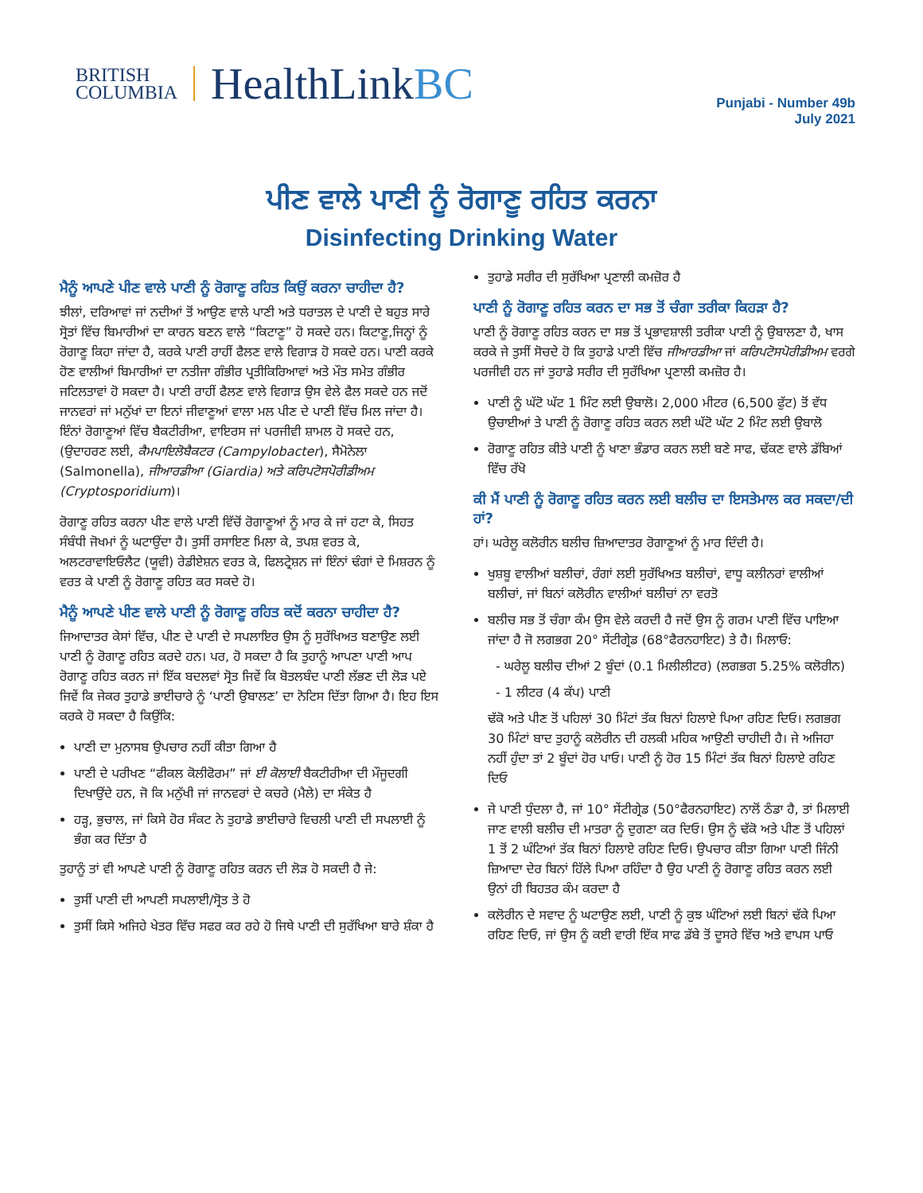BRITISH
COLUMBIA
HealthLinkBC
Punjabi - Number 49b
July 2021
ਪੀਣ ਵਾਲੇ ਪਾਣੀ ਨੂੰ ਰੋਗਾਣੂ ਰਹਿਤ ਕਰਨਾ
Disinfecting Drinking Water
ਮੈਨੂੰ ਆਪਣੇ ਪੀਣ ਵਾਲੇ ਪਾਣੀ ਨੂੰ ਰੋਗਾਣੂ ਰਹਿਤ ਕਿਉਂ ਕਰਨਾ ਚਾਹੀਦਾ ਹੈ?
ਝੀਲਾਂ, ਦਰਿਆਵਾਂ ਜਾਂ ਨਦੀਆਂ ਤੋਂ ਆਉਣ ਵਾਲੇ ਪਾਣੀ ਅਤੇ ਧਰਾਤਲ ਦੇ ਪਾਣੀ ਦੇ ਬਹੁਤ ਸਾਰੇ ਸ੍ਰੋਤਾਂ ਵਿੱਚ ਬਿਮਾਰੀਆਂ ਦਾ ਕਾਰਨ ਬਣਨ ਵਾਲੇ “ਕਿਟਾਣੂ” ਹੋ ਸਕਦੇ ਹਨ। ਕਿਟਾਣੂ,ਜਿਨ੍ਹਾਂ ਨੂੰ ਰੋਗਾਣੂ ਕਿਹਾ ਜਾਂਦਾ ਹੈ, ਕਰਕੇ ਪਾਣੀ ਰਾਹੀਂ ਫੈਲਣ ਵਾਲੇ ਵਿਗਾੜ ਹੋ ਸਕਦੇ ਹਨ। ਪਾਣੀ ਕਰਕੇ ਹੋਣ ਵਾਲੀਆਂ ਬਿਮਾਰੀਆਂ ਦਾ ਨਤੀਜਾ ਗੰਭੀਰ ਪ੍ਰਤੀਕਿਰਿਆਵਾਂ ਅਤੇ ਮੌਤ ਸਮੇਤ ਗੰਭੀਰ ਜਟਿਲਤਾਵਾਂ ਹੋ ਸਕਦਾ ਹੈ। ਪਾਣੀ ਰਾਹੀਂ ਫੈਲਣ ਵਾਲੇ ਵਿਗਾੜ ਉਸ ਵੇਲੇ ਫੈਲ ਸਕਦੇ ਹਨ ਜਦੋਂ ਜਾਨਵਰਾਂ ਜਾਂ ਮਨੁੱਖਾਂ ਦਾ ਇਨਾਂ ਜੀਵਾਣੂਆਂ ਵਾਲਾ ਮਲ ਪੀਣ ਦੇ ਪਾਣੀ ਵਿੱਚ ਮਿਲ ਜਾਂਦਾ ਹੈ। ਇੰਨਾਂ ਰੋਗਾਣੂਆਂ ਵਿੱਚ ਬੈਕਟੀਰੀਆ, ਵਾਇਰਸ ਜਾਂ ਪਰਜੀਵੀ ਸ਼ਾਮਲ ਹੋ ਸਕਦੇ ਹਨ, (ਉਦਾਹਰਣ ਲਈ, ਕੈਮਪਾਇਲੋਬੈਕਟਰ (Campylobacter), ਸੈਮੋਨੇਲਾ (Salmonella), ਜੀਆਰਡੀਆ (Giardia) ਅਤੇ ਕਰਿਪਟੋਸਪੋਰੀਡੀਅਮ (Cryptosporidium)।
ਰੋਗਾਣੂ ਰਹਿਤ ਕਰਨਾ ਪੀਣ ਵਾਲੇ ਪਾਣੀ ਵਿੱਚੋਂ ਰੋਗਾਣੂਆਂ ਨੂੰ ਮਾਰ ਕੇ ਜਾਂ ਹਟਾ ਕੇ, ਸਿਹਤ ਸੰਬੰਧੀ ਜੋਖਮਾਂ ਨੂੰ ਘਟਾਉਂਦਾ ਹੈ। ਤੁਸੀਂ ਰਸਾਇਣ ਮਿਲਾ ਕੇ, ਤਪਸ਼ ਵਰਤ ਕੇ, ਅਲਟਰਾਵਾਇਓਲੈਟ (ਯੂਵੀ) ਰੇਡੀਏਸ਼ਨ ਵਰਤ ਕੇ, ਫਿਲਟ੍ਰੇਸ਼ਨ ਜਾਂ ਇੰਨਾਂ ਢੰਗਾਂ ਦੇ ਮਿਸ਼ਰਨ ਨੂੰ ਵਰਤ ਕੇ ਪਾਣੀ ਨੂੰ ਰੋਗਾਣੂ ਰਹਿਤ ਕਰ ਸਕਦੇ ਹੋ।
ਮੈਨੂੰ ਆਪਣੇ ਪੀਣ ਵਾਲੇ ਪਾਣੀ ਨੂੰ ਰੋਗਾਣੂ ਰਹਿਤ ਕਦੋਂ ਕਰਨਾ ਚਾਹੀਦਾ ਹੈ?
ਜਿਆਦਾਤਰ ਕੇਸਾਂ ਵਿੱਚ, ਪੀਣ ਦੇ ਪਾਣੀ ਦੇ ਸਪਲਾਇਰ ਉਸ ਨੂੰ ਸੁਰੱਖਿਅਤ ਬਣਾਉਣ ਲਈ ਪਾਣੀ ਨੂੰ ਰੋਗਾਣੂ ਰਹਿਤ ਕਰਦੇ ਹਨ। ਪਰ, ਹੋ ਸਕਦਾ ਹੈ ਕਿ ਤੁਹਾਨੂੰ ਆਪਣਾ ਪਾਣੀ ਆਪ ਰੋਗਾਣੂ ਰਹਿਤ ਕਰਨ ਜਾਂ ਇੱਕ ਬਦਲਵਾਂ ਸ੍ਰੋਤ ਜਿਵੇਂ ਕਿ ਬੋਤਲਬੰਦ ਪਾਣੀ ਲੱਭਣ ਦੀ ਲੋੜ ਪਏ ਜਿਵੇਂ ਕਿ ਜੇਕਰ ਤੁਹਾਡੇ ਭਾਈਚਾਰੇ ਨੂੰ ‘ਪਾਣੀ ਉਬਾਲਣ’ ਦਾ ਨੋਟਿਸ ਦਿੱਤਾ ਗਿਆ ਹੈ। ਇਹ ਇਸ ਕਰਕੇ ਹੋ ਸਕਦਾ ਹੈ ਕਿਉਂਕਿ:
ਪਾਣੀ ਦਾ ਮੁਨਾਸਬ ਉਪਚਾਰ ਨਹੀਂ ਕੀਤਾ ਗਿਆ ਹੈ
ਪਾਣੀ ਦੇ ਪਰੀਖਣ “ਫੀਕਲ ਕੋਲੀਫੋਰਮ” ਜਾਂ ਈ ਕੋਲਾਈ ਬੈਕਟੀਰੀਆ ਦੀ ਮੌਜੂਦਗੀ ਦਿਖਾਉਂਦੇ ਹਨ, ਜੋ ਕਿ ਮਨੁੱਖੀ ਜਾਂ ਜਾਨਵਰਾਂ ਦੇ ਕਚਰੇ (ਮੈਲੇ) ਦਾ ਸੰਕੇਤ ਹੈ
ਹੜ੍ਹ, ਭੁਚਾਲ, ਜਾਂ ਕਿਸੇ ਹੋਰ ਸੰਕਟ ਨੇ ਤੁਹਾਡੇ ਭਾਈਚਾਰੇ ਵਿਚਲੀ ਪਾਣੀ ਦੀ ਸਪਲਾਈ ਨੂੰ ਭੰਗ ਕਰ ਦਿੱਤਾ ਹੈ
ਤੁਹਾਨੂੰ ਤਾਂ ਵੀ ਆਪਣੇ ਪਾਣੀ ਨੂੰ ਰੋਗਾਣੂ ਰਹਿਤ ਕਰਨ ਦੀ ਲੋੜ ਹੋ ਸਕਦੀ ਹੈ ਜੇ:
ਤੁਸੀਂ ਪਾਣੀ ਦੀ ਆਪਣੀ ਸਪਲਾਈ/ਸ੍ਰੋਤ ਤੇ ਹੋ
ਤੁਸੀਂ ਕਿਸੇ ਅਜਿਹੇ ਖੇਤਰ ਵਿੱਚ ਸਫਰ ਕਰ ਰਹੇ ਹੋ ਜਿਥੇ ਪਾਣੀ ਦੀ ਸੁਰੱਖਿਆ ਬਾਰੇ ਸ਼ੰਕਾ ਹੈ
ਤੁਹਾਡੇ ਸਰੀਰ ਦੀ ਸੁਰੱਖਿਆ ਪ੍ਰਣਾਲੀ ਕਮਜ਼ੋਰ ਹੈ
ਪਾਣੀ ਨੂੰ ਰੋਗਾਣੂ ਰਹਿਤ ਕਰਨ ਦਾ ਸਭ ਤੋਂ ਚੰਗਾ ਤਰੀਕਾ ਕਿਹੜਾ ਹੈ?
ਪਾਣੀ ਨੂੰ ਰੋਗਾਣੂ ਰਹਿਤ ਕਰਨ ਦਾ ਸਭ ਤੋਂ ਪ੍ਰਭਾਵਸ਼ਾਲੀ ਤਰੀਕਾ ਪਾਣੀ ਨੂੰ ਉਬਾਲਣਾ ਹੈ, ਖਾਸ ਕਰਕੇ ਜੇ ਤੁਸੀਂ ਸੋਚਦੇ ਹੋ ਕਿ ਤੁਹਾਡੇ ਪਾਣੀ ਵਿੱਚ ਜੀਆਰਡੀਆ ਜਾਂ ਕਰਿਪਟੋਸਪੋਰੀਡੀਅਮ ਵਰਗੇ ਪਰਜੀਵੀ ਹਨ ਜਾਂ ਤੁਹਾਡੇ ਸਰੀਰ ਦੀ ਸੁਰੱਖਿਆ ਪ੍ਰਣਾਲੀ ਕਮਜ਼ੋਰ ਹੈ।
ਪਾਣੀ ਨੂੰ ਘੱਟੋ ਘੱਟ 1 ਮਿੰਟ ਲਈ ਉਬਾਲੋ। 2,000 ਮੀਟਰ (6,500 ਫੁੱਟ) ਤੋਂ ਵੱਧ ਉਚਾਈਆਂ ਤੇ ਪਾਣੀ ਨੂੰ ਰੋਗਾਣੂ ਰਹਿਤ ਕਰਨ ਲਈ ਘੱਟੋ ਘੱਟ 2 ਮਿੰਟ ਲਈ ਉਬਾਲੋ
ਰੋਗਾਣੂ ਰਹਿਤ ਕੀਤੇ ਪਾਣੀ ਨੂੰ ਖਾਣਾ ਭੰਡਾਰ ਕਰਨ ਲਈ ਬਣੇ ਸਾਫ, ਢੱਕਣ ਵਾਲੇ ਡੱਬਿਆਂ ਵਿੱਚ ਰੱਖੋ
ਕੀ ਮੈਂ ਪਾਣੀ ਨੂੰ ਰੋਗਾਣੂ ਰਹਿਤ ਕਰਨ ਲਈ ਬਲੀਚ ਦਾ ਇਸਤੇਮਾਲ ਕਰ ਸਕਦਾ/ਦੀ ਹਾਂ?
ਹਾਂ। ਘਰੇਲੂ ਕਲੋਰੀਨ ਬਲੀਚ ਜ਼ਿਆਦਾਤਰ ਰੋਗਾਣੂਆਂ ਨੂੰ ਮਾਰ ਦਿੰਦੀ ਹੈ।
ਖੁਸ਼ਬੂ ਵਾਲੀਆਂ ਬਲੀਚਾਂ, ਰੰਗਾਂ ਲਈ ਸੁਰੱਖਿਅਤ ਬਲੀਚਾਂ, ਵਾਧੂ ਕਲੀਨਰਾਂ ਵਾਲੀਆਂ ਬਲੀਚਾਂ, ਜਾਂ ਬਿਨਾਂ ਕਲੋਰੀਨ ਵਾਲੀਆਂ ਬਲੀਚਾਂ ਨਾ ਵਰਤੋ
ਬਲੀਚ ਸਭ ਤੋਂ ਚੰਗਾ ਕੰਮ ਉਸ ਵੇਲੇ ਕਰਦੀ ਹੈ ਜਦੋਂ ਉਸ ਨੂੰ ਗਰਮ ਪਾਣੀ ਵਿੱਚ ਪਾਇਆ ਜਾਂਦਾ ਹੈ ਜੋ ਲਗਭਗ 20° ਸੇਂਟੀਗ੍ਰੇਡ (68°ਫੈਰਨਹਾਇਟ) ਤੇ ਹੈ। ਮਿਲਾਓ:
- ਘਰੇਲੂ ਬਲੀਚ ਦੀਆਂ 2 ਬੂੰਦਾਂ (0.1 ਮਿਲੀਲੀਟਰ) (ਲਗਭਗ 5.25% ਕਲੋਰੀਨ)
- 1 ਲੀਟਰ (4 ਕੱਪ) ਪਾਣੀ
ਢੱਕੋ ਅਤੇ ਪੀਣ ਤੋਂ ਪਹਿਲਾਂ 30 ਮਿੰਟਾਂ ਤੱਕ ਬਿਨਾਂ ਹਿਲਾਏ ਪਿਆ ਰਹਿਣ ਦਿਓ। ਲਗਭਗ 30 ਮਿੰਟਾਂ ਬਾਦ ਤੁਹਾਨੂੰ ਕਲੋਰੀਨ ਦੀ ਹਲਕੀ ਮਹਿਕ ਆਉਣੀ ਚਾਹੀਦੀ ਹੈ। ਜੇ ਅਜਿਹਾ ਨਹੀਂ ਹੁੰਦਾ ਤਾਂ 2 ਬੂੰਦਾਂ ਹੋਰ ਪਾਓ। ਪਾਣੀ ਨੂੰ ਹੋਰ 15 ਮਿੰਟਾਂ ਤੱਕ ਬਿਨਾਂ ਹਿਲਾਏ ਰਹਿਣ ਦਿਓ
ਜੇ ਪਾਣੀ ਧੁੰਦਲਾ ਹੈ, ਜਾਂ 10° ਸੇਂਟੀਗ੍ਰੇਡ (50°ਫੈਰਨਹਾਇਟ) ਨਾਲੋਂ ਠੰਡਾ ਹੈ, ਤਾਂ ਮਿਲਾਈ ਜਾਣ ਵਾਲੀ ਬਲੀਚ ਦੀ ਮਾਤਰਾ ਨੂੰ ਦੁਗਣਾ ਕਰ ਦਿਓ। ਉਸ ਨੂੰ ਢੱਕੋ ਅਤੇ ਪੀਣ ਤੋਂ ਪਹਿਲਾਂ 1 ਤੋਂ 2 ਘੰਟਿਆਂ ਤੱਕ ਬਿਨਾਂ ਹਿਲਾਏ ਰਹਿਣ ਦਿਓ। ਉਪਚਾਰ ਕੀਤਾ ਗਿਆ ਪਾਣੀ ਜਿੰਨੀ ਜ਼ਿਆਦਾ ਦੇਰ ਬਿਨਾਂ ਹਿੱਲੇ ਪਿਆ ਰਹਿੰਦਾ ਹੈ ਉਹ ਪਾਣੀ ਨੂੰ ਰੋਗਾਣੂ ਰਹਿਤ ਕਰਨ ਲਈ ਉਨਾਂ ਹੀ ਬਿਹਤਰ ਕੰਮ ਕਰਦਾ ਹੈ
ਕਲੋਰੀਨ ਦੇ ਸਵਾਦ ਨੂੰ ਘਟਾਉਣ ਲਈ, ਪਾਣੀ ਨੂੰ ਕੁਝ ਘੰਟਿਆਂ ਲਈ ਬਿਨਾਂ ਢੱਕੇ ਪਿਆ ਰਹਿਣ ਦਿਓ, ਜਾਂ ਉਸ ਨੂੰ ਕਈ ਵਾਰੀ ਇੱਕ ਸਾਫ ਡੱਬੇ ਤੋਂ ਦੂਸਰੇ ਵਿੱਚ ਅਤੇ ਵਾਪਸ ਪਾਓ